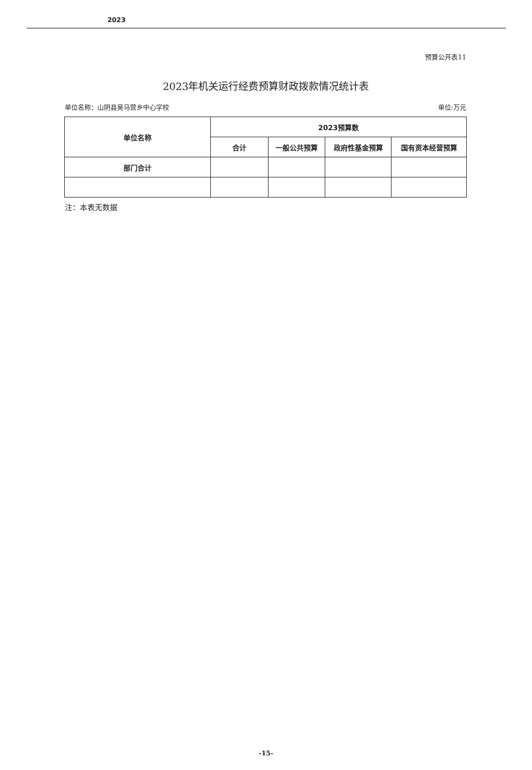2023
预算公开表11
2023年机关运行经费预算财政拨款情况统计表
单位名称：山阴县吴马营乡中心学校 单位:万元
| 单位名称 | 2023预算数 | | | |
| --- | --- | --- | --- | --- |
| | 合计 | 一般公共预算 | 政府性基金预算 | 国有资本经营预算 |
| 部门合计 | | | | |
注：本表无数据
-15-